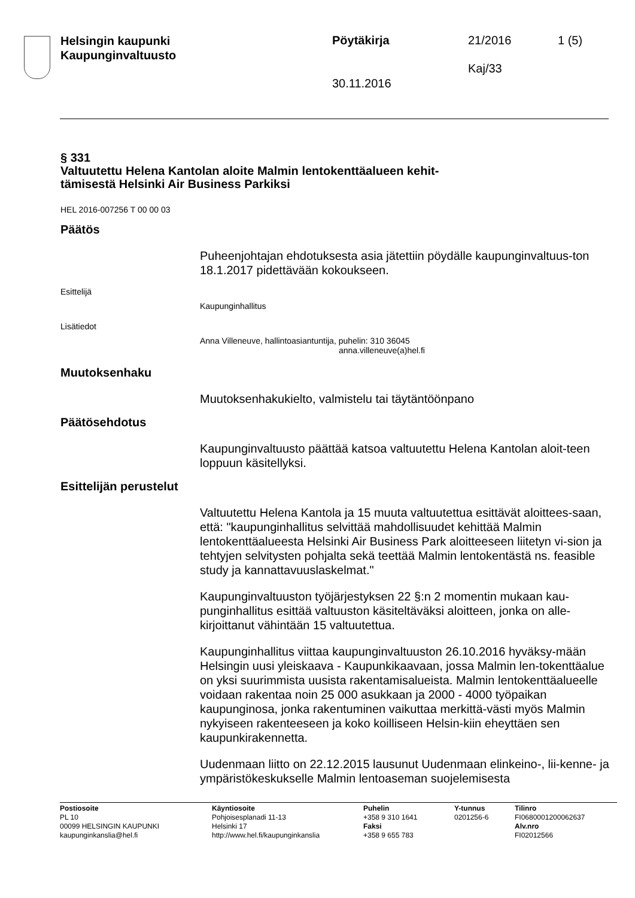Helsingin kaupunki
Kaupunginvaltuusto
Pöytäkirja 21/2016 1 (5)
Kaj/33
30.11.2016
§ 331
Valtuutettu Helena Kantolan aloite Malmin lentokenttäalueen kehit-
tämisestä Helsinki Air Business Parkiksi
HEL 2016-007256 T 00 00 03
Päätös
Puheenjohtajan ehdotuksesta asia jätettiin pöydälle kaupunginvaltuus-ton 18.1.2017 pidettävään kokoukseen.
Esittelijä
Kaupunginhallitus
Lisätiedot
Anna Villeneuve, hallintoasiantuntija, puhelin: 310 36045
anna.villeneuve(a)hel.fi
Muutoksenhaku
Muutoksenhakukielto, valmistelu tai täytäntöönpano
Päätösehdotus
Kaupunginvaltuusto päättää katsoa valtuutettu Helena Kantolan aloit-teen loppuun käsitellyksi.
Esittelijän perustelut
Valtuutettu Helena Kantola ja 15 muuta valtuutettua esittävät aloittees-saan, että: "kaupunginhallitus selvittää mahdollisuudet kehittää Malmin lentokenttäalueesta Helsinki Air Business Park aloitteeseen liitetyn vi-sion ja tehtyjen selvitysten pohjalta sekä teettää Malmin lentokentästä ns. feasible study ja kannattavuuslaskelmat."
Kaupunginvaltuuston työjärjestyksen 22 §:n 2 momentin mukaan kau-punginhallitus esittää valtuuston käsiteltäväksi aloitteen, jonka on alle-kirjoittanut vähintään 15 valtuutettua.
Kaupunginhallitus viittaa kaupunginvaltuuston 26.10.2016 hyväksy-mään Helsingin uusi yleiskaava - Kaupunkikaavaan, jossa Malmin len-tokenttäalue on yksi suurimmista uusista rakentamisalueista. Malmin lentokenttäalueelle voidaan rakentaa noin 25 000 asukkaan ja 2000 - 4000 työpaikan kaupunginosa, jonka rakentuminen vaikuttaa merkittä-västi myös Malmin nykyiseen rakenteeseen ja koko koilliseen Helsin-kiin eheyttäen sen kaupunkirakennetta.
Uudenmaan liitto on 22.12.2015 lausunut Uudenmaan elinkeino-, lii-kenne- ja ympäristökeskukselle Malmin lentoaseman suojelemisesta
Postiosoite
PL 10
00099 HELSINGIN KAUPUNKI
kaupunginkanslia@hel.fi
Käyntiosoite
Pohjoisesplanadi 11-13
Helsinki 17
http://www.hel.fi/kaupunginkanslia
Puhelin
+358 9 310 1641
Faksi
+358 9 655 783
Y-tunnus
0201256-6
Tilinro
FI0680001200062637
Alv.nro
FI02012566